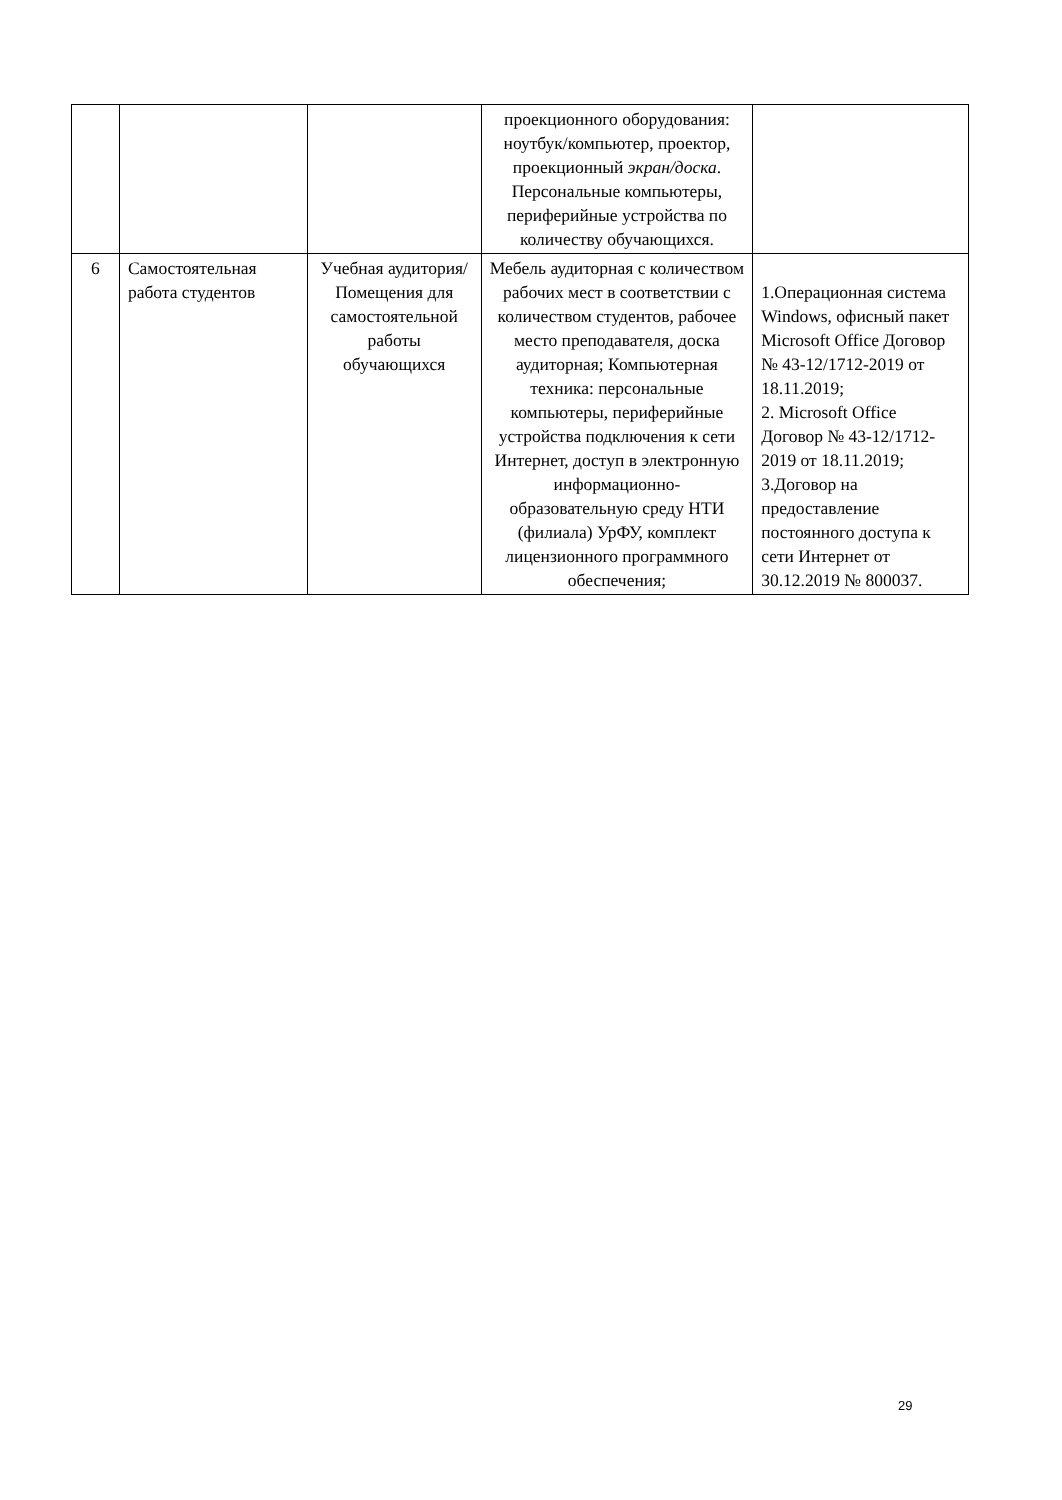| | | | проекционного оборудования: ноутбук/компьютер, проектор, проекционный экран/доска . Персональные компьютеры, периферийные устройства по количеству обучающихся. | |
| 6 | Самостоятельная работа студентов | Учебная аудитория/ Помещения для самостоятельной работы обучающихся | Мебель аудиторная с количеством рабочих мест в соответствии с количеством студентов, рабочее место преподавателя, доска аудиторная; Компьютерная техника: персональные компьютеры, периферийные устройства подключения к сети Интернет, доступ в электронную информационно-образовательную среду НТИ (филиала) УрФУ, комплект лицензионного программного обеспечения; | 1.Операционная система Windows, офисный пакет Microsoft Office Договор № 43-12/1712-2019 от 18.11.2019; 2. Microsoft Office Договор № 43-12/1712-2019 от 18.11.2019; 3.Договор на предоставление постоянного доступа к сети Интернет от 30.12.2019 № 800037. |
29